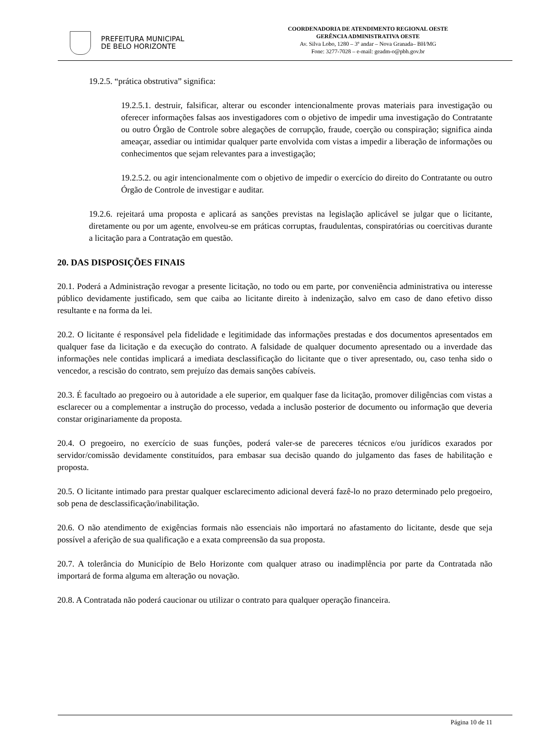PREFEITURA MUNICIPAL
DE BELO HORIZONTE
COORDENADORIA DE ATENDIMENTO REGIONAL OESTE
GERÊNCIA ADMINISTRATIVA OESTE
Av. Silva Lobo, 1280 – 3º andar – Nova Granada– BH/MG
Fone: 3277-7028 – e-mail: geadm-o@pbh.gov.br
19.2.5. “prática obstrutiva” significa:
19.2.5.1. destruir, falsificar, alterar ou esconder intencionalmente provas materiais para investigação ou oferecer informações falsas aos investigadores com o objetivo de impedir uma investigação do Contratante ou outro Órgão de Controle sobre alegações de corrupção, fraude, coerção ou conspiração; significa ainda ameaçar, assediar ou intimidar qualquer parte envolvida com vistas a impedir a liberação de informações ou conhecimentos que sejam relevantes para a investigação;
19.2.5.2. ou agir intencionalmente com o objetivo de impedir o exercício do direito do Contratante ou outro Órgão de Controle de investigar e auditar.
19.2.6. rejeitará uma proposta e aplicará as sanções previstas na legislação aplicável se julgar que o licitante, diretamente ou por um agente, envolveu-se em práticas corruptas, fraudulentas, conspiratórias ou coercitivas durante a licitação para a Contratação em questão.
20. DAS DISPOSIÇÕES FINAIS
20.1. Poderá a Administração revogar a presente licitação, no todo ou em parte, por conveniência administrativa ou interesse público devidamente justificado, sem que caiba ao licitante direito à indenização, salvo em caso de dano efetivo disso resultante e na forma da lei.
20.2. O licitante é responsável pela fidelidade e legitimidade das informações prestadas e dos documentos apresentados em qualquer fase da licitação e da execução do contrato. A falsidade de qualquer documento apresentado ou a inverdade das informações nele contidas implicará a imediata desclassificação do licitante que o tiver apresentado, ou, caso tenha sido o vencedor, a rescisão do contrato, sem prejuízo das demais sanções cabíveis.
20.3. É facultado ao pregoeiro ou à autoridade a ele superior, em qualquer fase da licitação, promover diligências com vistas a esclarecer ou a complementar a instrução do processo, vedada a inclusão posterior de documento ou informação que deveria constar originariamente da proposta.
20.4. O pregoeiro, no exercício de suas funções, poderá valer-se de pareceres técnicos e/ou jurídicos exarados por servidor/comissão devidamente constituídos, para embasar sua decisão quando do julgamento das fases de habilitação e proposta.
20.5. O licitante intimado para prestar qualquer esclarecimento adicional deverá fazê-lo no prazo determinado pelo pregoeiro, sob pena de desclassificação/inabilitação.
20.6. O não atendimento de exigências formais não essenciais não importará no afastamento do licitante, desde que seja possível a aferição de sua qualificação e a exata compreensão da sua proposta.
20.7. A tolerância do Município de Belo Horizonte com qualquer atraso ou inadimplência por parte da Contratada não importará de forma alguma em alteração ou novação.
20.8. A Contratada não poderá caucionar ou utilizar o contrato para qualquer operação financeira.
Página 10 de 11